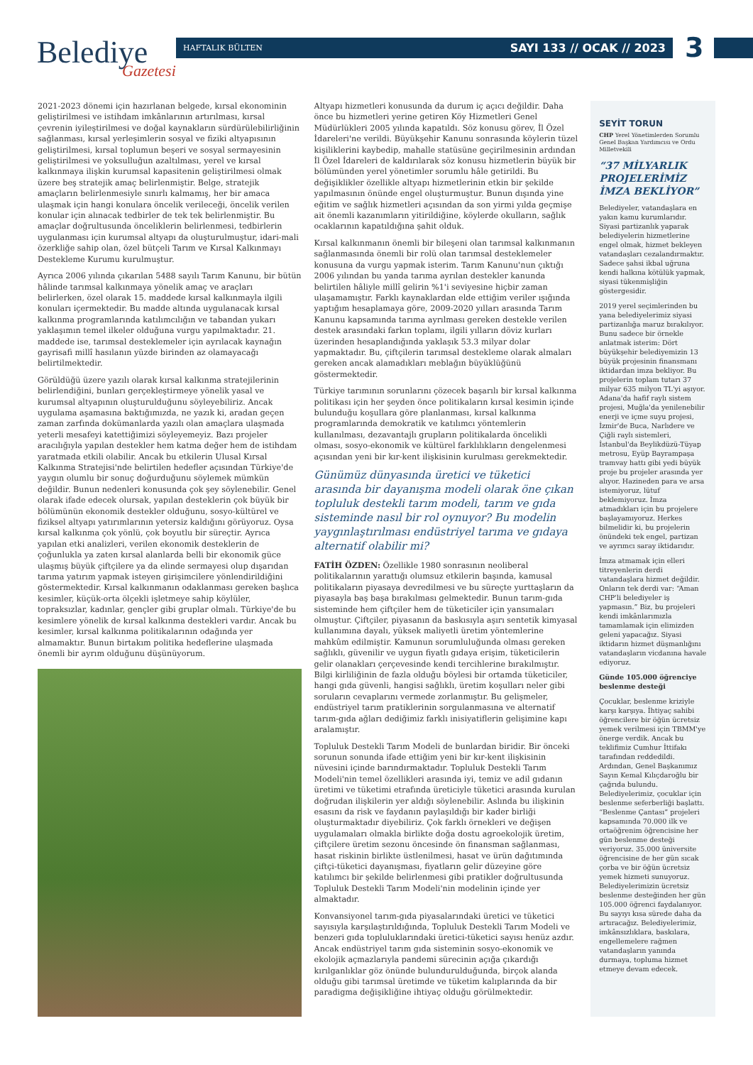Belediye
Gazetesi
HAFTALIK BÜLTEN SAYI 133 // OCAK // 2023 3
2021-2023 dönemi için hazırlanan belgede, kırsal ekonominin geliştirilmesi ve istihdam imkânlarının artırılması, kırsal çevrenin iyileştirilmesi ve doğal kaynakların sürdürülebilirliğinin sağlanması, kırsal yerleşimlerin sosyal ve fiziki altyapısının geliştirilmesi, kırsal toplumun beşeri ve sosyal sermayesinin geliştirilmesi ve yoksulluğun azaltılması, yerel ve kırsal kalkınmaya ilişkin kurumsal kapasitenin geliştirilmesi olmak üzere beş stratejik amaç belirlenmiştir. Belge, stratejik amaçların belirlenmesiyle sınırlı kalmamış, her bir amaca ulaşmak için hangi konulara öncelik verileceği, öncelik verilen konular için alınacak tedbirler de tek tek belirlenmiştir. Bu amaçlar doğrultusunda önceliklerin belirlenmesi, tedbirlerin uygulanması için kurumsal altyapı da oluşturulmuştur, idari-mali özerkliğe sahip olan, özel bütçeli Tarım ve Kırsal Kalkınmayı Destekleme Kurumu kurulmuştur.
Ayrıca 2006 yılında çıkarılan 5488 sayılı Tarım Kanunu, bir bütün hâlinde tarımsal kalkınmaya yönelik amaç ve araçları belirlerken, özel olarak 15. maddede kırsal kalkınmayla ilgili konuları içermektedir. Bu madde altında uygulanacak kırsal kalkınma programlarında katılımcılığın ve tabandan yukarı yaklaşımın temel ilkeler olduğuna vurgu yapılmaktadır. 21. maddede ise, tarımsal desteklemeler için ayrılacak kaynağın gayrisafi millî hasılanın yüzde birinden az olamayacağı belirtilmektedir.
Görüldüğü üzere yazılı olarak kırsal kalkınma stratejilerinin belirlendiğini, bunları gerçekleştirmeye yönelik yasal ve kurumsal altyapının oluşturulduğunu söyleyebiliriz. Ancak uygulama aşamasına baktığımızda, ne yazık ki, aradan geçen zaman zarfında dokümanlarda yazılı olan amaçlara ulaşmada yeterli mesafeyi katettiğimizi söyleyemeyiz. Bazı projeler aracılığıyla yapılan destekler hem katma değer hem de istihdam yaratmada etkili olabilir. Ancak bu etkilerin Ulusal Kırsal Kalkınma Stratejisi'nde belirtilen hedefler açısından Türkiye'de yaygın olumlu bir sonuç doğurduğunu söylemek mümkün değildir. Bunun nedenleri konusunda çok şey söylenebilir. Genel olarak ifade edecek olursak, yapılan desteklerin çok büyük bir bölümünün ekonomik destekler olduğunu, sosyo-kültürel ve fiziksel altyapı yatırımlarının yetersiz kaldığını görüyoruz. Oysa kırsal kalkınma çok yönlü, çok boyutlu bir süreçtir. Ayrıca yapılan etki analizleri, verilen ekonomik desteklerin de çoğunlukla ya zaten kırsal alanlarda belli bir ekonomik güce ulaşmış büyük çiftçilere ya da elinde sermayesi olup dışarıdan tarıma yatırım yapmak isteyen girişimcilere yönlendirildiğini göstermektedir. Kırsal kalkınmanın odaklanması gereken başlıca kesimler, küçük-orta ölçekli işletmeye sahip köylüler, topraksızlar, kadınlar, gençler gibi gruplar olmalı. Türkiye'de bu kesimlere yönelik de kırsal kalkınma destekleri vardır. Ancak bu kesimler, kırsal kalkınma politikalarının odağında yer almamaktır. Bunun birtakım politika hedeflerine ulaşmada önemli bir ayrım olduğunu düşünüyorum.
Altyapı hizmetleri konusunda da durum iç açıcı değildir. Daha önce bu hizmetleri yerine getiren Köy Hizmetleri Genel Müdürlükleri 2005 yılında kapatıldı. Söz konusu görev, İl Özel İdareleri'ne verildi. Büyükşehir Kanunu sonrasında köylerin tüzel kişiliklerini kaybedip, mahalle statüsüne geçirilmesinin ardından İl Özel İdareleri de kaldırılarak söz konusu hizmetlerin büyük bir bölümünden yerel yönetimler sorumlu hâle getirildi. Bu değişiklikler özellikle altyapı hizmetlerinin etkin bir şekilde yapılmasının önünde engel oluşturmuştur. Bunun dışında yine eğitim ve sağlık hizmetleri açısından da son yirmi yılda geçmişe ait önemli kazanımların yitirildiğine, köylerde okulların, sağlık ocaklarının kapatıldığına şahit olduk.
Kırsal kalkınmanın önemli bir bileşeni olan tarımsal kalkınmanın sağlanmasında önemli bir rolü olan tarımsal desteklemeler konusuna da vurgu yapmak isterim. Tarım Kanunu'nun çıktığı 2006 yılından bu yanda tarıma ayrılan destekler kanunda belirtilen hâliyle millî gelirin %1'i seviyesine hiçbir zaman ulaşamamıştır. Farklı kaynaklardan elde ettiğim veriler ışığında yaptığım hesaplamaya göre, 2009-2020 yılları arasında Tarım Kanunu kapsamında tarıma ayrılması gereken destekle verilen destek arasındaki farkın toplamı, ilgili yılların döviz kurları üzerinden hesaplandığında yaklaşık 53.3 milyar dolar yapmaktadır. Bu, çiftçilerin tarımsal destekleme olarak almaları gereken ancak alamadıkları meblağın büyüklüğünü göstermektedir.
Türkiye tarımının sorunlarını çözecek başarılı bir kırsal kalkınma politikası için her şeyden önce politikaların kırsal kesimin içinde bulunduğu koşullara göre planlanması, kırsal kalkınma programlarında demokratik ve katılımcı yöntemlerin kullanılması, dezavantajlı grupların politikalarda öncelikli olması, sosyo-ekonomik ve kültürel farklılıkların dengelenmesi açısından yeni bir kır-kent ilişkisinin kurulması gerekmektedir.
Günümüz dünyasında üretici ve tüketici arasında bir dayanışma modeli olarak öne çıkan topluluk destekli tarım modeli, tarım ve gıda sisteminde nasıl bir rol oynuyor? Bu modelin yaygınlaştırılması endüstriyel tarıma ve gıdaya alternatif olabilir mi?
FATİH ÖZDEN: Özellikle 1980 sonrasının neoliberal politikalarının yarattığı olumsuz etkilerin başında, kamusal politikaların piyasaya devredilmesi ve bu süreçte yurttaşların da piyasayla baş başa bırakılması gelmektedir. Bunun tarım-gıda sisteminde hem çiftçiler hem de tüketiciler için yansımaları olmuştur. Çiftçiler, piyasanın da baskısıyla aşırı sentetik kimyasal kullanımına dayalı, yüksek maliyetli üretim yöntemlerine mahkûm edilmiştir. Kamunun sorumluluğunda olması gereken sağlıklı, güvenilir ve uygun fiyatlı gıdaya erişim, tüketicilerin gelir olanakları çerçevesinde kendi tercihlerine bırakılmıştır. Bilgi kirliliğinin de fazla olduğu böylesi bir ortamda tüketiciler, hangi gıda güvenli, hangisi sağlıklı, üretim koşulları neler gibi soruların cevaplarını vermede zorlanmıştır. Bu gelişmeler, endüstriyel tarım pratiklerinin sorgulanmasına ve alternatif tarım-gıda ağları dediğimiz farklı inisiyatiflerin gelişimine kapı aralamıştır.
Topluluk Destekli Tarım Modeli de bunlardan biridir. Bir önceki sorunun sonunda ifade ettiğim yeni bir kır-kent ilişkisinin nüvesini içinde barındırmaktadır. Topluluk Destekli Tarım Modeli'nin temel özellikleri arasında iyi, temiz ve adil gıdanın üretimi ve tüketimi etrafında üreticiyle tüketici arasında kurulan doğrudan ilişkilerin yer aldığı söylenebilir. Aslında bu ilişkinin esasını da risk ve faydanın paylaşıldığı bir kader birliği oluşturmaktadır diyebiliriz. Çok farklı örnekleri ve değişen uygulamaları olmakla birlikte doğa dostu agroekolojik üretim, çiftçilere üretim sezonu öncesinde ön finansman sağlanması, hasat riskinin birlikte üstlenilmesi, hasat ve ürün dağıtımında çiftçi-tüketici dayanışması, fiyatların gelir düzeyine göre katılımcı bir şekilde belirlenmesi gibi pratikler doğrultusunda Topluluk Destekli Tarım Modeli'nin modelinin içinde yer almaktadır.
Konvansiyonel tarım-gıda piyasalarındaki üretici ve tüketici sayısıyla karşılaştırıldığında, Topluluk Destekli Tarım Modeli ve benzeri gıda topluluklarındaki üretici-tüketici sayısı henüz azdır. Ancak endüstriyel tarım gıda sisteminin sosyo-ekonomik ve ekolojik açmazlarıyla pandemi sürecinin açığa çıkardığı kırılganlıklar göz önünde bulundurulduğunda, birçok alanda olduğu gibi tarımsal üretimde ve tüketim kalıplarında da bir paradigma değişikliğine ihtiyaç olduğu görülmektedir.
SEYİT TORUN
CHP Yerel Yönetimlerden Sorumlu Genel Başkan Yardımcısı ve Ordu Milletvekili
“37 MİLYARLIK PROJELERİMİZ İMZA BEKLİYOR”
Belediyeler, vatandaşlara en yakın kamu kurumlarıdır. Siyasi partizanlık yaparak belediyelerin hizmetlerine engel olmak, hizmet bekleyen vatandaşları cezalandırmaktır. Sadece şahsi ikbal uğruna kendi halkına kötülük yapmak, siyasi tükenmişliğin göstergesidir.
2019 yerel seçimlerinden bu yana belediyelerimiz siyasi partizanlığa maruz bırakılıyor. Bunu sadece bir örnekle anlatmak isterim: Dört büyükşehir belediyemizin 13 büyük projesinin finansmanı iktidardan imza bekliyor. Bu projelerin toplam tutarı 37 milyar 635 milyon TL'yi aşıyor. Adana'da hafif raylı sistem projesi, Muğla'da yenilenebilir enerji ve içme suyu projesi, İzmir'de Buca, Narlıdere ve Çiğli raylı sistemleri, İstanbul'da Beylikdüzü-Tüyap metrosu, Eyüp Bayrampaşa tramvay hattı gibi yedi büyük proje bu projeler arasında yer alıyor. Hazineden para ve arsa istemiyoruz, lütuf beklemiyoruz. İmza atmadıkları için bu projelere başlayamıyoruz. Herkes bilmelidir ki, bu projelerin önündeki tek engel, partizan ve ayrımcı saray iktidarıdır.
İmza atmamak için elleri titreyenlerin derdi vatandaşlara hizmet değildir. Onların tek derdi var: “Aman CHP'li belediyeler iş yapmasın.” Biz, bu projeleri kendi imkânlarımızla tamamlamak için elimizden geleni yapacağız. Siyasi iktidarın hizmet düşmanlığını vatandaşların vicdanına havale ediyoruz.
Günde 105.000 öğrenciye beslenme desteği
Çocuklar, beslenme kriziyle karşı karşıya. İhtiyaç sahibi öğrencilere bir öğün ücretsiz yemek verilmesi için TBMM'ye önerge verdik. Ancak bu teklifimiz Cumhur İttifakı tarafından reddedildi. Ardından, Genel Başkanımız Sayın Kemal Kılıçdaroğlu bir çağrıda bulundu. Belediyelerimiz, çocuklar için beslenme seferberliği başlattı. “Beslenme Çantası” projeleri kapsamında 70.000 ilk ve ortaöğrenim öğrencisine her gün beslenme desteği veriyoruz. 35.000 üniversite öğrencisine de her gün sıcak çorba ve bir öğün ücretsiz yemek hizmeti sunuyoruz. Belediyelerimizin ücretsiz beslenme desteğinden her gün 105.000 öğrenci faydalanıyor. Bu sayıyı kısa sürede daha da artıracağız. Belediyelerimiz, imkânsızlıklara, baskılara, engellemelere rağmen vatandaşların yanında durmaya, topluma hizmet etmeye devam edecek.